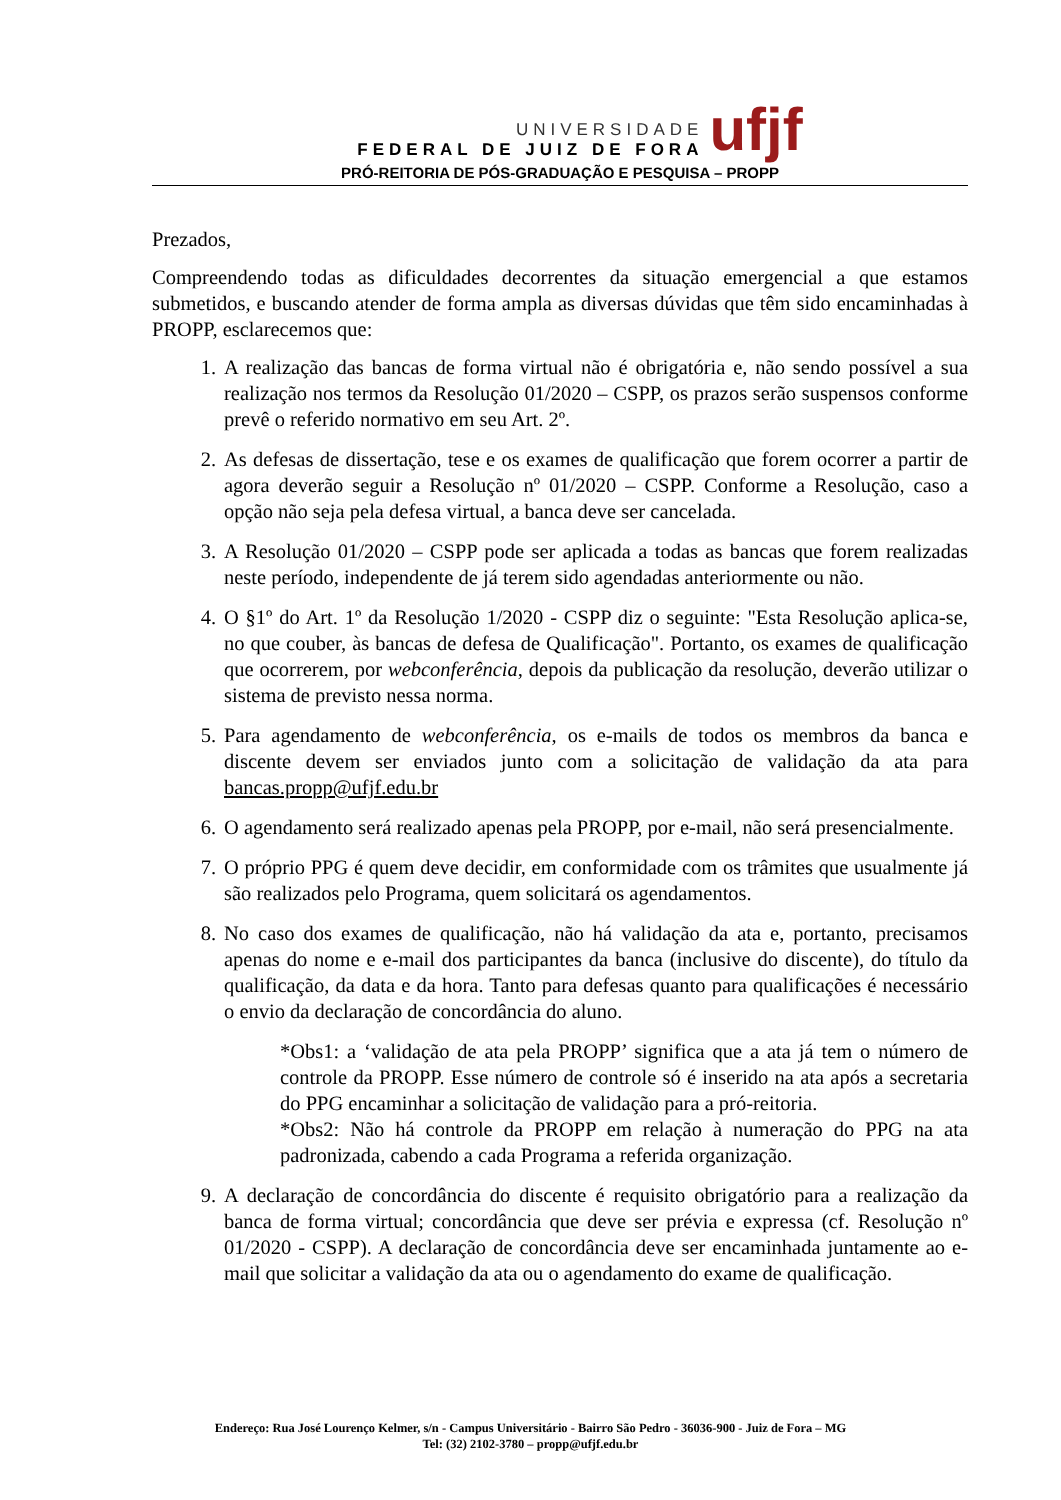UNIVERSIDADE
FEDERAL DE JUIZ DE FORA
ufjf
PRÓ-REITORIA DE PÓS-GRADUAÇÃO E PESQUISA – PROPP
Prezados,
Compreendendo todas as dificuldades decorrentes da situação emergencial a que estamos submetidos, e buscando atender de forma ampla as diversas dúvidas que têm sido encaminhadas à PROPP, esclarecemos que:
1. A realização das bancas de forma virtual não é obrigatória e, não sendo possível a sua realização nos termos da Resolução 01/2020 – CSPP, os prazos serão suspensos conforme prevê o referido normativo em seu Art. 2º.
2. As defesas de dissertação, tese e os exames de qualificação que forem ocorrer a partir de agora deverão seguir a Resolução nº 01/2020 – CSPP. Conforme a Resolução, caso a opção não seja pela defesa virtual, a banca deve ser cancelada.
3. A Resolução 01/2020 – CSPP pode ser aplicada a todas as bancas que forem realizadas neste período, independente de já terem sido agendadas anteriormente ou não.
4. O §1º do Art. 1º da Resolução 1/2020 - CSPP diz o seguinte: "Esta Resolução aplica-se, no que couber, às bancas de defesa de Qualificação". Portanto, os exames de qualificação que ocorrerem, por webconferência, depois da publicação da resolução, deverão utilizar o sistema de previsto nessa norma.
5. Para agendamento de webconferência, os e-mails de todos os membros da banca e discente devem ser enviados junto com a solicitação de validação da ata para bancas.propp@ufjf.edu.br
6. O agendamento será realizado apenas pela PROPP, por e-mail, não será presencialmente.
7. O próprio PPG é quem deve decidir, em conformidade com os trâmites que usualmente já são realizados pelo Programa, quem solicitará os agendamentos.
8. No caso dos exames de qualificação, não há validação da ata e, portanto, precisamos apenas do nome e e-mail dos participantes da banca (inclusive do discente), do título da qualificação, da data e da hora. Tanto para defesas quanto para qualificações é necessário o envio da declaração de concordância do aluno.
*Obs1: a ‘validação de ata pela PROPP’ significa que a ata já tem o número de controle da PROPP. Esse número de controle só é inserido na ata após a secretaria do PPG encaminhar a solicitação de validação para a pró-reitoria.
*Obs2: Não há controle da PROPP em relação à numeração do PPG na ata padronizada, cabendo a cada Programa a referida organização.
9. A declaração de concordância do discente é requisito obrigatório para a realização da banca de forma virtual; concordância que deve ser prévia e expressa (cf. Resolução nº 01/2020 - CSPP). A declaração de concordância deve ser encaminhada juntamente ao e-mail que solicitar a validação da ata ou o agendamento do exame de qualificação.
Endereço: Rua José Lourenço Kelmer, s/n - Campus Universitário - Bairro São Pedro - 36036-900 - Juiz de Fora – MG
Tel: (32) 2102-3780 – propp@ufjf.edu.br